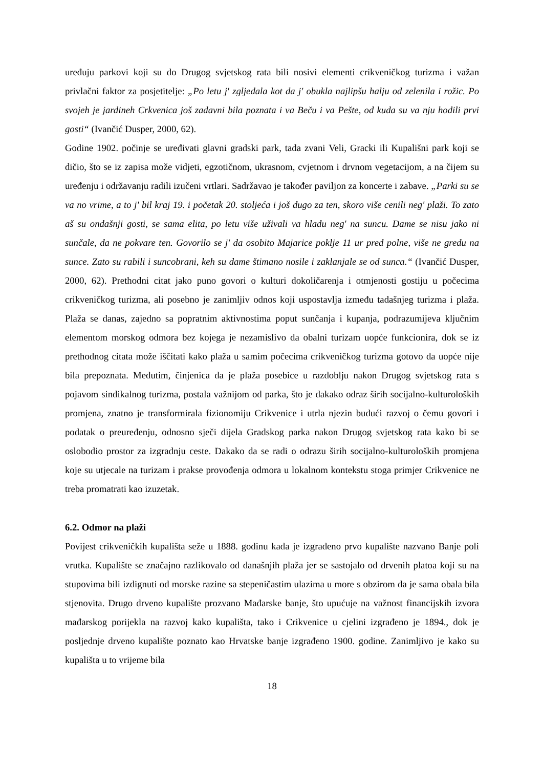uređuju parkovi koji su do Drugog svjetskog rata bili nosivi elementi crikveničkog turizma i važan privlačni faktor za posjetitelje: „Po letu j' zgljedala kot da j' obukla najlipšu halju od zelenila i rožic. Po svojeh je jardineh Crkvenica još zadavni bila poznata i va Beču i va Pešte, od kuda su va nju hodili prvi gosti“ (Ivančić Dusper, 2000, 62).
Godine 1902. počinje se uređivati glavni gradski park, tada zvani Veli, Gracki ili Kupališni park koji se dičio, što se iz zapisa može vidjeti, egzotičnom, ukrasnom, cvjetnom i drvnom vegetacijom, a na čijem su uređenju i održavanju radili izučeni vrtlari. Sadržavao je također paviljon za koncerte i zabave. „Parki su se va no vrime, a to j' bil kraj 19. i početak 20. stoljeća i još dugo za ten, skoro više cenili neg' plaži. To zato aš su ondašnji gosti, se sama elita, po letu više uživali va hladu neg' na suncu. Dame se nisu jako ni sunčale, da ne pokvare ten. Govorilo se j' da osobito Majarice poklje 11 ur pred polne, više ne gredu na sunce. Zato su rabili i suncobrani, keh su dame štimano nosile i zaklanjale se od sunca.“ (Ivančić Dusper, 2000, 62). Prethodni citat jako puno govori o kulturi dokoličarenja i otmjenosti gostiju u počecima crikveničkog turizma, ali posebno je zanimljiv odnos koji uspostavlja između tadašnjeg turizma i plaža. Plaža se danas, zajedno sa popratnim aktivnostima poput sunčanja i kupanja, podrazumijeva ključnim elementom morskog odmora bez kojega je nezamislivo da obalni turizam uopće funkcionira, dok se iz prethodnog citata može iščitati kako plaža u samim počecima crikveničkog turizma gotovo da uopće nije bila prepoznata. Međutim, činjenica da je plaža posebice u razdoblju nakon Drugog svjetskog rata s pojavom sindikalnog turizma, postala važnijom od parka, što je dakako odraz širih socijalno-kulturoloških promjena, znatno je transformirala fizionomiju Crikvenice i utrla njezin budući razvoj o čemu govori i podatak o preuređenju, odnosno sječi dijela Gradskog parka nakon Drugog svjetskog rata kako bi se oslobodio prostor za izgradnju ceste. Dakako da se radi o odrazu širih socijalno-kulturoloških promjena koje su utjecale na turizam i prakse provođenja odmora u lokalnom kontekstu stoga primjer Crikvenice ne treba promatrati kao izuzetak.
6.2. Odmor na plaži
Povijest crikveničkih kupališta seže u 1888. godinu kada je izgrađeno prvo kupalište nazvano Banje poli vrutka. Kupalište se značajno razlikovalo od današnjih plaža jer se sastojalo od drvenih platoa koji su na stupovima bili izdignuti od morske razine sa stepeničastim ulazima u more s obzirom da je sama obala bila stjenovita. Drugo drveno kupalište prozvano Mađarske banje, što upućuje na važnost financijskih izvora mađarskog porijekla na razvoj kako kupališta, tako i Crikvenice u cjelini izgrađeno je 1894., dok je posljednje drveno kupalište poznato kao Hrvatske banje izgrađeno 1900. godine. Zanimljivo je kako su kupališta u to vrijeme bila
18